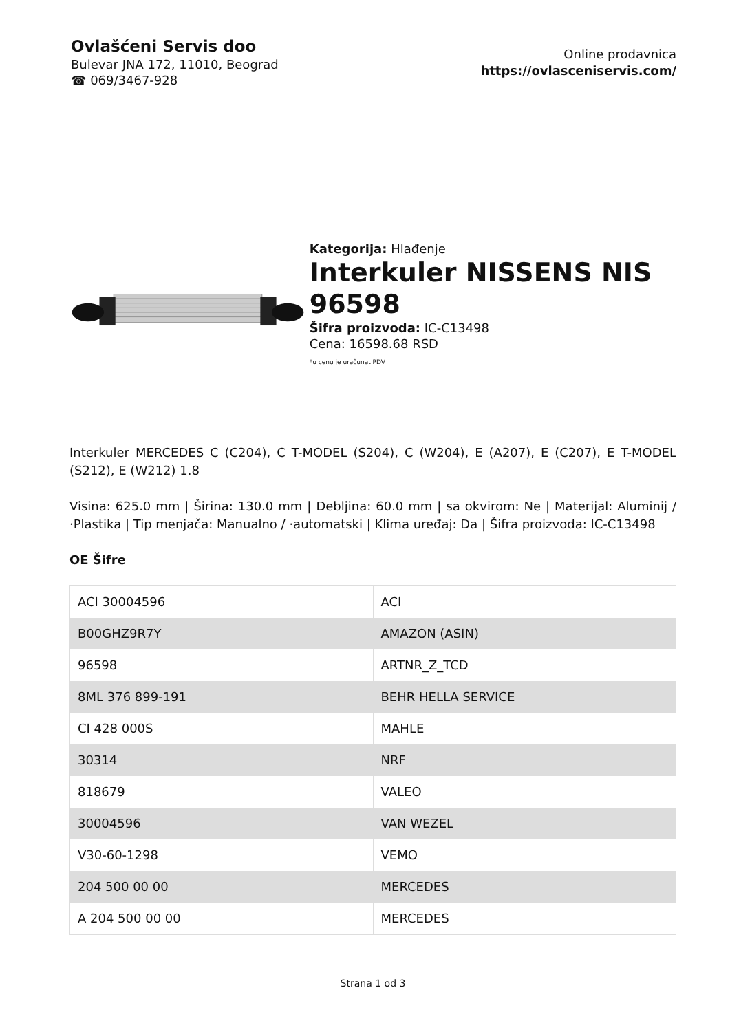Ovlašćeni Servis doo
Bulevar JNA 172, 11010, Beograd
☎ 069/3467-928
Online prodavnica
https://ovlasceniservis.com/
Kategorija: Hlađenje
Interkuler NISSENS NIS 96598
Šifra proizvoda: IC-C13498
Cena: 16598.68 RSD
*u cenu je uračunat PDV
Interkuler MERCEDES C (C204), C T-MODEL (S204), C (W204), E (A207), E (C207), E T-MODEL (S212), E (W212) 1.8
Visina: 625.0 mm | Širina: 130.0 mm | Debljina: 60.0 mm | sa okvirom: Ne | Materijal: Aluminij / ·Plastika | Tip menjača: Manualno / ·automatski | Klima uređaj: Da | Šifra proizvoda: IC-C13498
OE Šifre
| ACI 30004596 | ACI |
| B00GHZ9R7Y | AMAZON (ASIN) |
| 96598 | ARTNR_Z_TCD |
| 8ML 376 899-191 | BEHR HELLA SERVICE |
| CI 428 000S | MAHLE |
| 30314 | NRF |
| 818679 | VALEO |
| 30004596 | VAN WEZEL |
| V30-60-1298 | VEMO |
| 204 500 00 00 | MERCEDES |
| A 204 500 00 00 | MERCEDES |
Strana 1 od 3